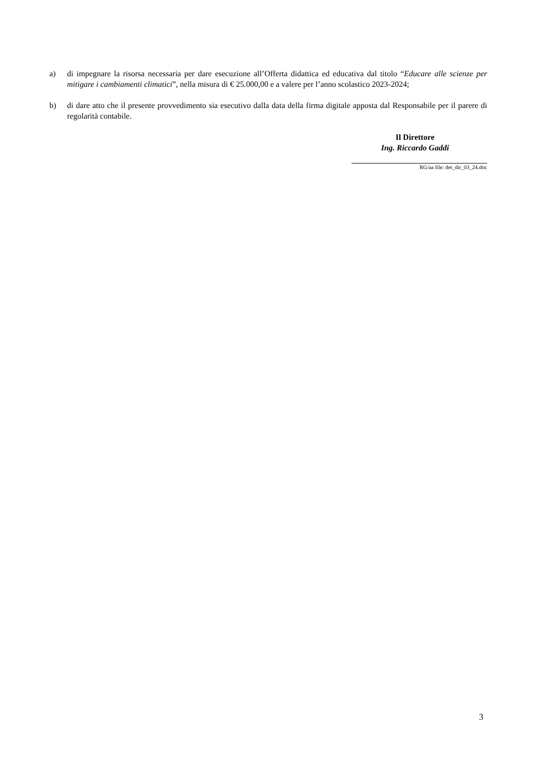a) di impegnare la risorsa necessaria per dare esecuzione all’Offerta didattica ed educativa dal titolo “Educare alle scienze per mitigare i cambiamenti climatici”, nella misura di € 25.000,00 e a valere per l’anno scolastico 2023-2024;
b) di dare atto che il presente provvedimento sia esecutivo dalla data della firma digitale apposta dal Responsabile per il parere di regolarità contabile.
Il Direttore
Ing. Riccardo Gaddi
RG/aa file: det_dir_03_24.doc
3